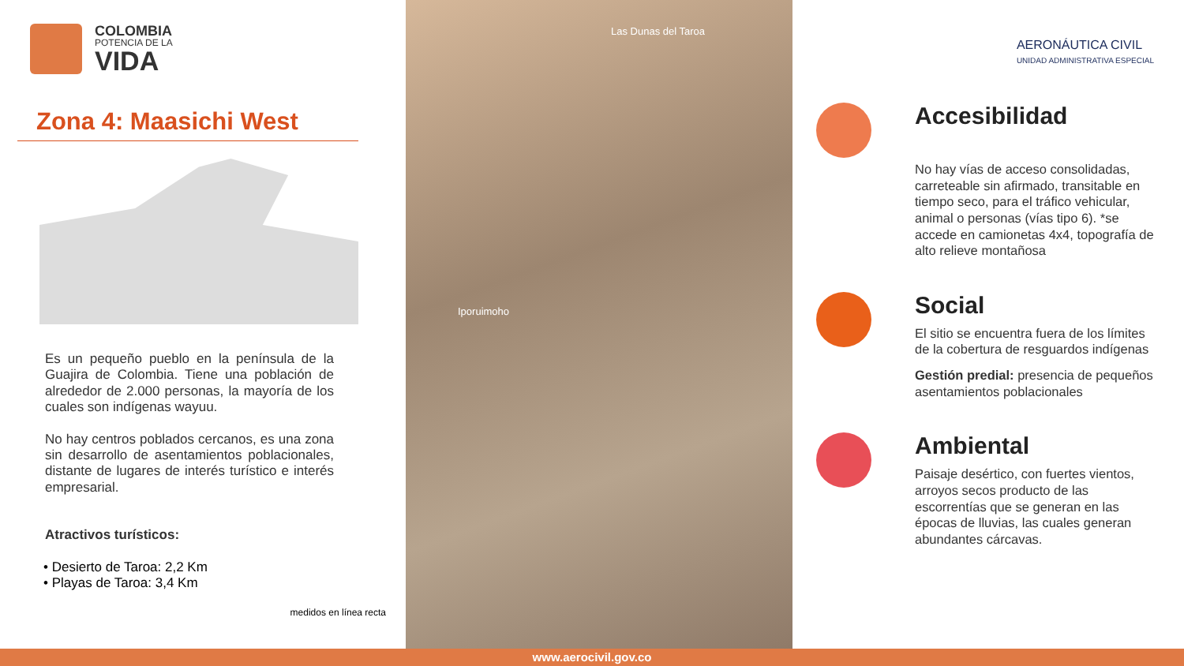COLOMBIA
POTENCIA DE LA
VIDA
Zona 4: Maasichi West
Es un pequeño pueblo en la península de la Guajira de Colombia. Tiene una población de alrededor de 2.000 personas, la mayoría de los cuales son indígenas wayuu.
No hay centros poblados cercanos, es una zona sin desarrollo de asentamientos poblacionales, distante de lugares de interés turístico e interés empresarial.
Atractivos turísticos:
• Desierto de Taroa: 2,2 Km
• Playas de Taroa: 3,4 Km
medidos en línea recta
Las Dunas del Taroa
Iporuimoho
Accesibilidad
No hay vías de acceso consolidadas, carreteable sin afirmado, transitable en tiempo seco, para el tráfico vehicular, animal o personas (vías tipo 6). *se accede en camionetas 4x4, topografía de alto relieve montañosa
Social
El sitio se encuentra fuera de los límites de la cobertura de resguardos indígenas
Gestión predial: presencia de pequeños asentamientos poblacionales
Ambiental
Paisaje desértico, con fuertes vientos, arroyos secos producto de las escorrentías que se generan en las épocas de lluvias, las cuales generan abundantes cárcavas.
AERONÁUTICA CIVIL
UNIDAD ADMINISTRATIVA ESPECIAL
www.aerocivil.gov.co